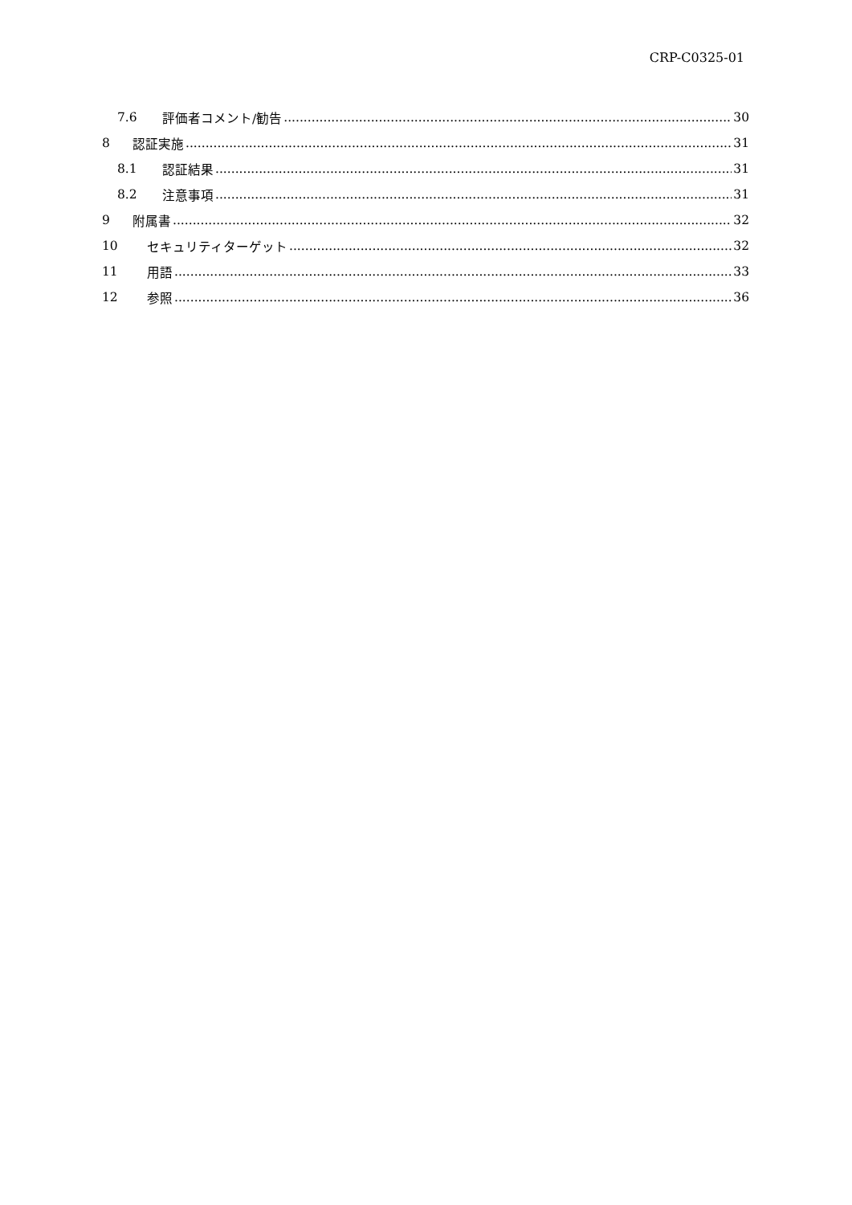CRP-C0325-01
7.6 評価者コメント/勧告 30
8 認証実施 31
8.1 認証結果 31
8.2 注意事項 31
9 附属書 32
10 セキュリティターゲット 32
11 用語 33
12 参照 36